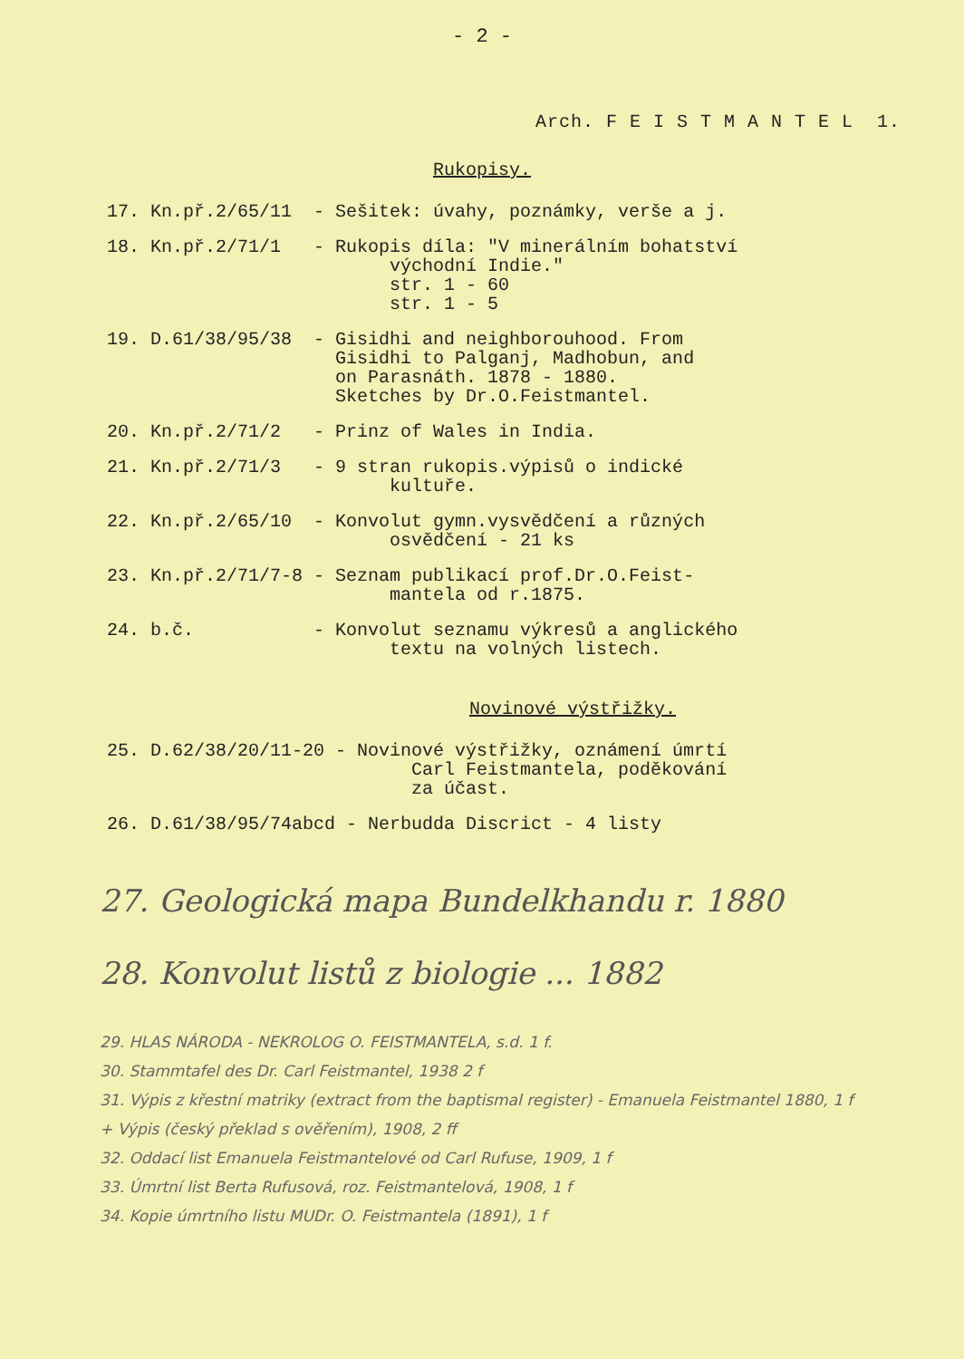- 2 -
Arch. F E I S T M A N T E L 1.
Rukopisy.
| 17. | Kn.př.2/65/11 | - | Sešitek: úvahy, poznámky, verše a j. |
| 18. | Kn.př.2/71/1 | - | Rukopis díla: "V minerálním bohatství východní Indie." str. 1 - 60 str. 1 - 5 |
| 19. | D.61/38/95/38 | - | Gisidhi and neighborouhood. From Gisidhi to Palganj, Madhobun, and on Parasnáth. 1878 - 1880. Sketches by Dr.O.Feistmantel. |
| 20. | Kn.př.2/71/2 | - | Prinz of Wales in India. |
| 21. | Kn.př.2/71/3 | - | 9 stran rukopis.výpisů o indické kultuře. |
| 22. | Kn.př.2/65/10 | - | Konvolut gymn.vysvědčení a různých osvědčení - 21 ks |
| 23. | Kn.př.2/71/7-8 | - | Seznam publikací prof.Dr.O.Feist- mantela od r.1875. |
| 24. | b.č. | - | Konvolut seznamu výkresů a anglického textu na volných listech. |
Novinové výstřižky.
| 25. | D.62/38/20/11-20 | - | Novinové výstřižky, oznámení úmrtí Carl Feistmantela, poděkování za účast. |
| 26. | D.61/38/95/74abcd - Nerbudda Discrict - 4 listy | | |
27. Geologická mapa Bundelkhandu r. 1880
28. Konvolut listů z biologie ... 1882
29. HLAS NÁRODA - NEKROLOG O. FEISTMANTELA, s.d. 1 f.
30. Stammtafel des Dr. Carl Feistmantel, 1938 2 f
31. Výpis z křestní matriky (extract from the baptismal register) - Emanuela Feistmantel 1880, 1 f
+ Výpis (český překlad s ověřením), 1908, 2 ff
32. Oddací list Emanuela Feistmantelové od Carl Rufuse, 1909, 1 f
33. Úmrtní list Berta Rufusová, roz. Feistmantelová, 1908, 1 f
34. Kopie úmrtního listu MUDr. O. Feistmantela (1891), 1 f